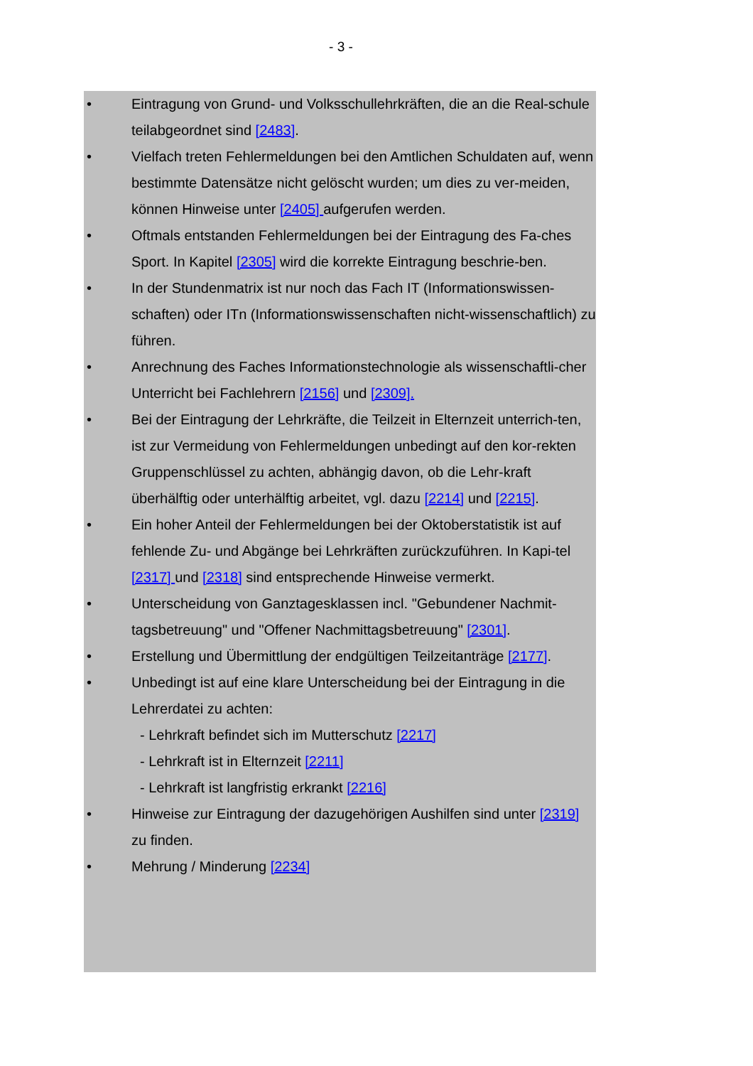- 3 -
• Eintragung von Grund- und Volksschullehrkräften, die an die Real-schule teilabgeordnet sind [2483].
• Vielfach treten Fehlermeldungen bei den Amtlichen Schuldaten auf, wenn bestimmte Datensätze nicht gelöscht wurden; um dies zu ver-meiden, können Hinweise unter [2405] aufgerufen werden.
• Oftmals entstanden Fehlermeldungen bei der Eintragung des Fa-ches Sport. In Kapitel [2305] wird die korrekte Eintragung beschrie-ben.
• In der Stundenmatrix ist nur noch das Fach IT (Informationswissen-schaften) oder ITn (Informationswissenschaften nicht-wissenschaftlich) zu führen.
• Anrechnung des Faches Informationstechnologie als wissenschaftli-cher Unterricht bei Fachlehrern [2156] und [2309].
• Bei der Eintragung der Lehrkräfte, die Teilzeit in Elternzeit unterrich-ten, ist zur Vermeidung von Fehlermeldungen unbedingt auf den kor-rekten Gruppenschlüssel zu achten, abhängig davon, ob die Lehr-kraft überhälftig oder unterhälftig arbeitet, vgl. dazu [2214] und [2215].
• Ein hoher Anteil der Fehlermeldungen bei der Oktoberstatistik ist auf fehlende Zu- und Abgänge bei Lehrkräften zurückzuführen. In Kapi-tel [2317] und [2318] sind entsprechende Hinweise vermerkt.
• Unterscheidung von Ganztagesklassen incl. "Gebundener Nachmit-tagsbetreuung" und "Offener Nachmittagsbetreuung" [2301].
• Erstellung und Übermittlung der endgültigen Teilzeitanträge [2177].
• Unbedingt ist auf eine klare Unterscheidung bei der Eintragung in die Lehrerdatei zu achten:
- Lehrkraft befindet sich im Mutterschutz [2217]
- Lehrkraft ist in Elternzeit [2211]
- Lehrkraft ist langfristig erkrankt [2216]
• Hinweise zur Eintragung der dazugehörigen Aushilfen sind unter [2319] zu finden.
• Mehrung / Minderung [2234]